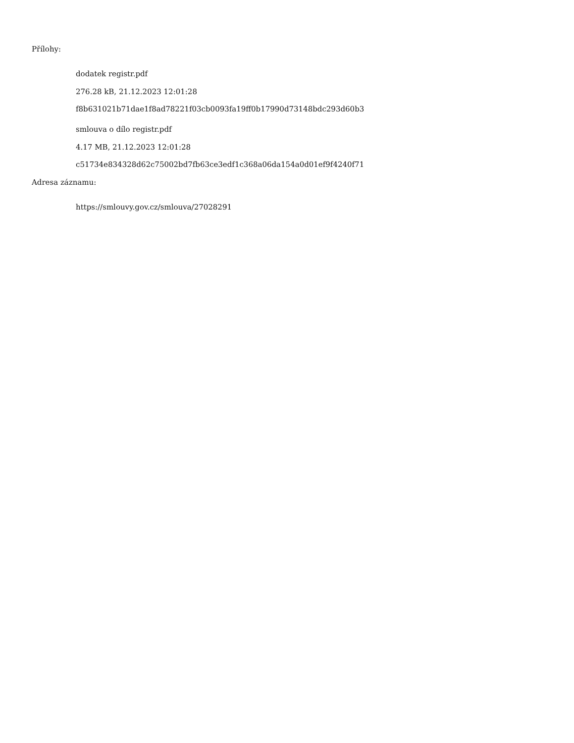Přílohy:
dodatek registr.pdf
276.28 kB, 21.12.2023 12:01:28
f8b631021b71dae1f8ad78221f03cb0093fa19ff0b17990d73148bdc293d60b3
smlouva o dílo registr.pdf
4.17 MB, 21.12.2023 12:01:28
c51734e834328d62c75002bd7fb63ce3edf1c368a06da154a0d01ef9f4240f71
Adresa záznamu:
https://smlouvy.gov.cz/smlouva/27028291